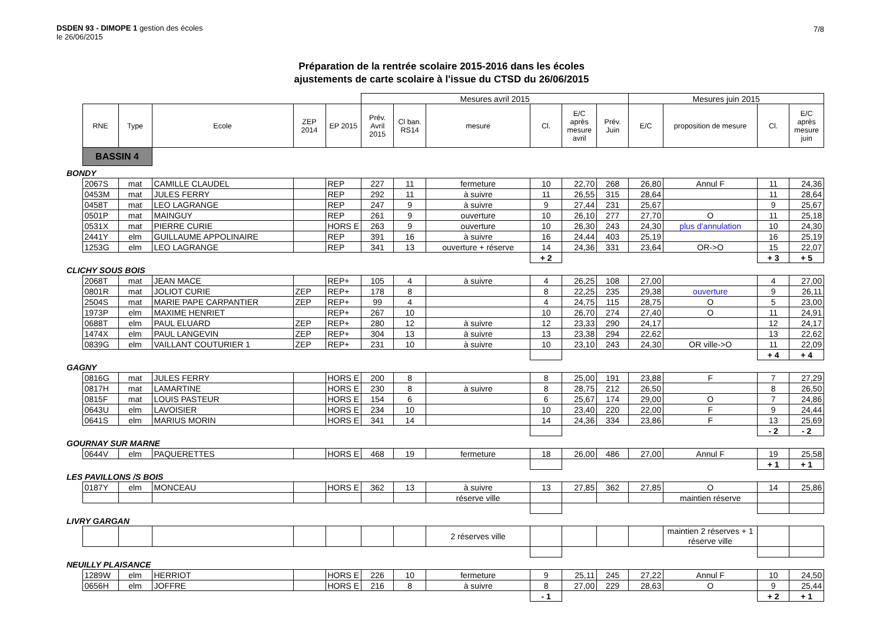DSDEN 93 - DIMOPE 1 gestion des écoles
le 26/06/2015
7/8
Préparation de la rentrée scolaire 2015-2016 dans les écoles
ajustements de carte scolaire à l'issue du CTSD du 26/06/2015
| | | | | | | Mesures avril 2015 | | | | | | Mesures juin 2015 | | | |
| | RNE | Type | Ecole | ZEP 2014 | EP 2015 | Prév. Avril 2015 | Cl ban. RS14 | mesure | Cl. | E/C après mesure avril | Prév. Juin | E/C | proposition de mesure | Cl. | E/C après mesure juin |
| | BASSIN 4 | | | | | | | | | | | | | | |
| BONDY | | | | | | | | | | | | | | | |
| | 2067S | mat | CAMILLE CLAUDEL | | REP | 227 | 11 | fermeture | 10 | 22,70 | 268 | 26,80 | Annul F | 11 | 24,36 |
| | 0453M | mat | JULES FERRY | | REP | 292 | 11 | à suivre | 11 | 26,55 | 315 | 28,64 | | 11 | 28,64 |
| | 0458T | mat | LEO LAGRANGE | | REP | 247 | 9 | à suivre | 9 | 27,44 | 231 | 25,67 | | 9 | 25,67 |
| | 0501P | mat | MAINGUY | | REP | 261 | 9 | ouverture | 10 | 26,10 | 277 | 27,70 | O | 11 | 25,18 |
| | 0531X | mat | PIERRE CURIE | | HORS E | 263 | 9 | ouverture | 10 | 26,30 | 243 | 24,30 | plus d'annulation | 10 | 24,30 |
| | 2441Y | elm | GUILLAUME APPOLINAIRE | | REP | 391 | 16 | à suivre | 16 | 24,44 | 403 | 25,19 | | 16 | 25,19 |
| | 1253G | elm | LEO LAGRANGE | | REP | 341 | 13 | ouverture + réserve | 14 | 24,36 | 331 | 23,64 | OR->O | 15 | 22,07 |
| | | | | | | | | | + 2 | | | | | + 3 | + 5 |
| CLICHY SOUS BOIS | | | | | | | | | | | | | | | |
| | 2068T | mat | JEAN MACE | | REP+ | 105 | 4 | à suivre | 4 | 26,25 | 108 | 27,00 | | 4 | 27,00 |
| | 0801R | mat | JOLIOT CURIE | ZEP | REP+ | 178 | 8 | | 8 | 22,25 | 235 | 29,38 | ouverture | 9 | 26,11 |
| | 2504S | mat | MARIE PAPE CARPANTIER | ZEP | REP+ | 99 | 4 | | 4 | 24,75 | 115 | 28,75 | O | 5 | 23,00 |
| | 1973P | elm | MAXIME HENRIET | | REP+ | 267 | 10 | | 10 | 26,70 | 274 | 27,40 | O | 11 | 24,91 |
| | 0688T | elm | PAUL ELUARD | ZEP | REP+ | 280 | 12 | à suivre | 12 | 23,33 | 290 | 24,17 | | 12 | 24,17 |
| | 1474X | elm | PAUL LANGEVIN | ZEP | REP+ | 304 | 13 | à suivre | 13 | 23,38 | 294 | 22,62 | | 13 | 22,62 |
| | 0839G | elm | VAILLANT COUTURIER 1 | ZEP | REP+ | 231 | 10 | à suivre | 10 | 23,10 | 243 | 24,30 | OR ville->O | 11 | 22,09 |
| | | | | | | | | | | | | | | + 4 | + 4 |
| GAGNY | | | | | | | | | | | | | | | |
| | 0816G | mat | JULES FERRY | | HORS E | 200 | 8 | | 8 | 25,00 | 191 | 23,88 | F | 7 | 27,29 |
| | 0817H | mat | LAMARTINE | | HORS E | 230 | 8 | à suivre | 8 | 28,75 | 212 | 26,50 | | 8 | 26,50 |
| | 0815F | mat | LOUIS PASTEUR | | HORS E | 154 | 6 | | 6 | 25,67 | 174 | 29,00 | O | 7 | 24,86 |
| | 0643U | elm | LAVOISIER | | HORS E | 234 | 10 | | 10 | 23,40 | 220 | 22,00 | F | 9 | 24,44 |
| | 0641S | elm | MARIUS MORIN | | HORS E | 341 | 14 | | 14 | 24,36 | 334 | 23,86 | F | 13 | 25,69 |
| | | | | | | | | | | | | | | - 2 | - 2 |
| GOURNAY SUR MARNE | | | | | | | | | | | | | | | |
| | 0644V | elm | PAQUERETTES | | HORS E | 468 | 19 | fermeture | 18 | 26,00 | 486 | 27,00 | Annul F | 19 | 25,58 |
| | | | | | | | | | | | | | | + 1 | + 1 |
| LES PAVILLONS /S BOIS | | | | | | | | | | | | | | | |
| | 0187Y | elm | MONCEAU | | HORS E | 362 | 13 | à suivre | 13 | 27,85 | 362 | 27,85 | O | 14 | 25,86 |
| | | | | | | | | réserve ville | | | | | maintien réserve | | |
| LIVRY GARGAN | | | | | | | | | | | | | | | |
| | | | | | | | | 2 réserves ville | | | | | maintien 2 réserves + 1 réserve ville | | |
| NEUILLY PLAISANCE | | | | | | | | | | | | | | | |
| | 1289W | elm | HERRIOT | | HORS E | 226 | 10 | fermeture | 9 | 25,11 | 245 | 27,22 | Annul F | 10 | 24,50 |
| | 0656H | elm | JOFFRE | | HORS E | 216 | 8 | à suivre | 8 | 27,00 | 229 | 28,63 | O | 9 | 25,44 |
| | | | | | | | | | - 1 | | | | | + 2 | + 1 |